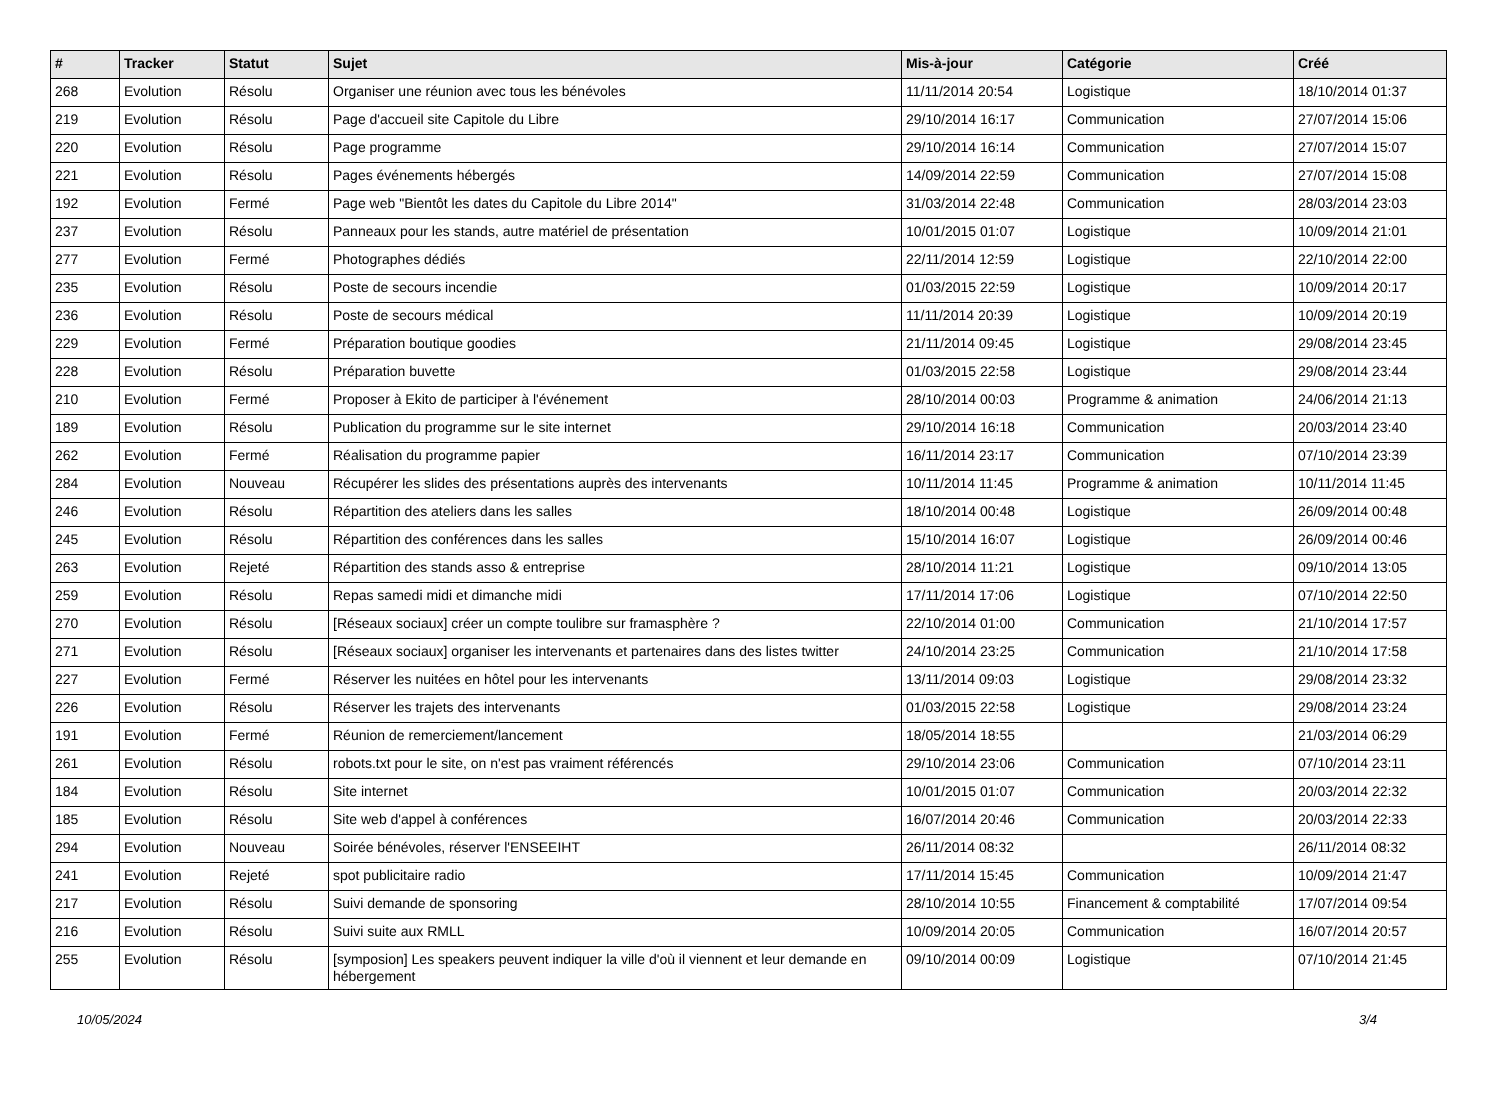| # | Tracker | Statut | Sujet | Mis-à-jour | Catégorie | Créé |
| --- | --- | --- | --- | --- | --- | --- |
| 268 | Evolution | Résolu | Organiser une réunion avec tous les bénévoles | 11/11/2014 20:54 | Logistique | 18/10/2014 01:37 |
| 219 | Evolution | Résolu | Page d'accueil site Capitole du Libre | 29/10/2014 16:17 | Communication | 27/07/2014 15:06 |
| 220 | Evolution | Résolu | Page programme | 29/10/2014 16:14 | Communication | 27/07/2014 15:07 |
| 221 | Evolution | Résolu | Pages événements hébergés | 14/09/2014 22:59 | Communication | 27/07/2014 15:08 |
| 192 | Evolution | Fermé | Page web "Bientôt les dates du Capitole du Libre 2014" | 31/03/2014 22:48 | Communication | 28/03/2014 23:03 |
| 237 | Evolution | Résolu | Panneaux pour les stands, autre matériel de présentation | 10/01/2015 01:07 | Logistique | 10/09/2014 21:01 |
| 277 | Evolution | Fermé | Photographes dédiés | 22/11/2014 12:59 | Logistique | 22/10/2014 22:00 |
| 235 | Evolution | Résolu | Poste de secours incendie | 01/03/2015 22:59 | Logistique | 10/09/2014 20:17 |
| 236 | Evolution | Résolu | Poste de secours médical | 11/11/2014 20:39 | Logistique | 10/09/2014 20:19 |
| 229 | Evolution | Fermé | Préparation boutique goodies | 21/11/2014 09:45 | Logistique | 29/08/2014 23:45 |
| 228 | Evolution | Résolu | Préparation buvette | 01/03/2015 22:58 | Logistique | 29/08/2014 23:44 |
| 210 | Evolution | Fermé | Proposer à Ekito de participer à l'événement | 28/10/2014 00:03 | Programme & animation | 24/06/2014 21:13 |
| 189 | Evolution | Résolu | Publication du programme sur le site internet | 29/10/2014 16:18 | Communication | 20/03/2014 23:40 |
| 262 | Evolution | Fermé | Réalisation du programme papier | 16/11/2014 23:17 | Communication | 07/10/2014 23:39 |
| 284 | Evolution | Nouveau | Récupérer les slides des présentations auprès des intervenants | 10/11/2014 11:45 | Programme & animation | 10/11/2014 11:45 |
| 246 | Evolution | Résolu | Répartition des ateliers dans les salles | 18/10/2014 00:48 | Logistique | 26/09/2014 00:48 |
| 245 | Evolution | Résolu | Répartition des conférences dans les salles | 15/10/2014 16:07 | Logistique | 26/09/2014 00:46 |
| 263 | Evolution | Rejeté | Répartition des stands asso & entreprise | 28/10/2014 11:21 | Logistique | 09/10/2014 13:05 |
| 259 | Evolution | Résolu | Repas samedi midi et dimanche midi | 17/11/2014 17:06 | Logistique | 07/10/2014 22:50 |
| 270 | Evolution | Résolu | [Réseaux sociaux] créer un compte toulibre sur framasphère ? | 22/10/2014 01:00 | Communication | 21/10/2014 17:57 |
| 271 | Evolution | Résolu | [Réseaux sociaux] organiser les intervenants et partenaires dans des listes twitter | 24/10/2014 23:25 | Communication | 21/10/2014 17:58 |
| 227 | Evolution | Fermé | Réserver les nuitées en hôtel pour les intervenants | 13/11/2014 09:03 | Logistique | 29/08/2014 23:32 |
| 226 | Evolution | Résolu | Réserver les trajets des intervenants | 01/03/2015 22:58 | Logistique | 29/08/2014 23:24 |
| 191 | Evolution | Fermé | Réunion de remerciement/lancement | 18/05/2014 18:55 | | 21/03/2014 06:29 |
| 261 | Evolution | Résolu | robots.txt pour le site, on n'est pas vraiment référencés | 29/10/2014 23:06 | Communication | 07/10/2014 23:11 |
| 184 | Evolution | Résolu | Site internet | 10/01/2015 01:07 | Communication | 20/03/2014 22:32 |
| 185 | Evolution | Résolu | Site web d'appel à conférences | 16/07/2014 20:46 | Communication | 20/03/2014 22:33 |
| 294 | Evolution | Nouveau | Soirée bénévoles, réserver l'ENSEEIHT | 26/11/2014 08:32 | | 26/11/2014 08:32 |
| 241 | Evolution | Rejeté | spot publicitaire radio | 17/11/2014 15:45 | Communication | 10/09/2014 21:47 |
| 217 | Evolution | Résolu | Suivi demande de sponsoring | 28/10/2014 10:55 | Financement & comptabilité | 17/07/2014 09:54 |
| 216 | Evolution | Résolu | Suivi suite aux RMLL | 10/09/2014 20:05 | Communication | 16/07/2014 20:57 |
| 255 | Evolution | Résolu | [symposion] Les speakers peuvent indiquer la ville d'où il viennent et leur demande en hébergement | 09/10/2014 00:09 | Logistique | 07/10/2014 21:45 |
10/05/2024 3/4